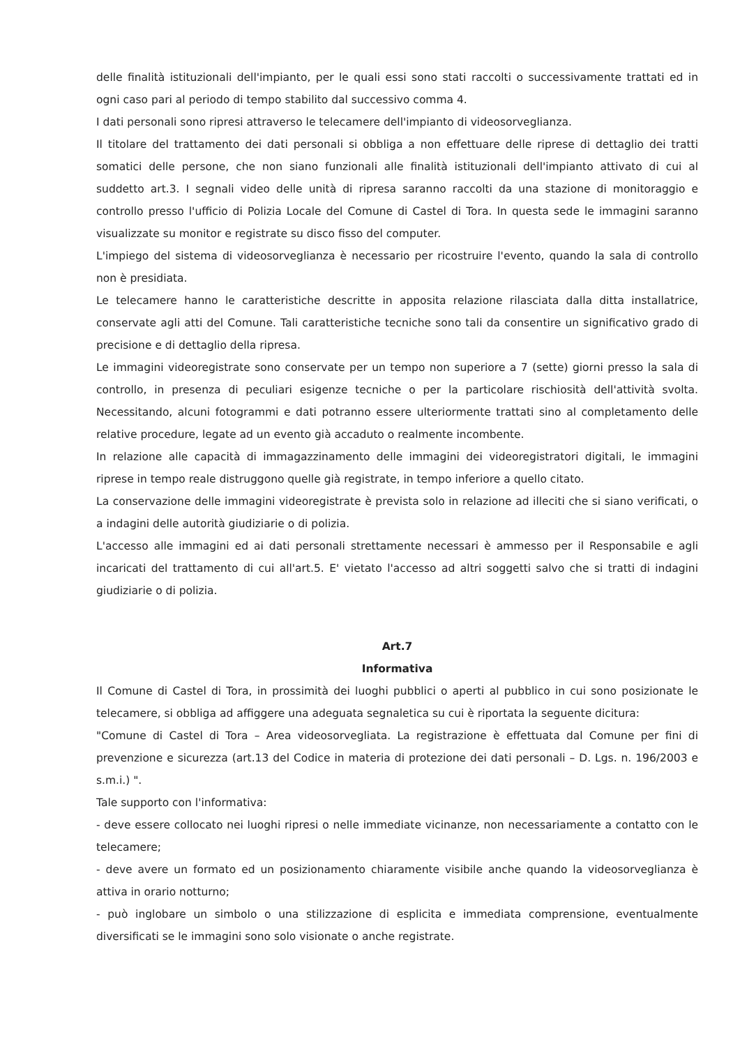delle finalità istituzionali dell'impianto, per le quali essi sono stati raccolti o successivamente trattati ed in ogni caso pari al periodo di tempo stabilito dal successivo comma 4.
I dati personali sono ripresi attraverso le telecamere dell'impianto di videosorveglianza.
Il titolare del trattamento dei dati personali si obbliga a non effettuare delle riprese di dettaglio dei tratti somatici delle persone, che non siano funzionali alle finalità istituzionali dell'impianto attivato di cui al suddetto art.3. I segnali video delle unità di ripresa saranno raccolti da una stazione di monitoraggio e controllo presso l'ufficio di Polizia Locale del Comune di Castel di Tora. In questa sede le immagini saranno visualizzate su monitor e registrate su disco fisso del computer.
L'impiego del sistema di videosorveglianza è necessario per ricostruire l'evento, quando la sala di controllo non è presidiata.
Le telecamere hanno le caratteristiche descritte in apposita relazione rilasciata dalla ditta installatrice, conservate agli atti del Comune. Tali caratteristiche tecniche sono tali da consentire un significativo grado di precisione e di dettaglio della ripresa.
Le immagini videoregistrate sono conservate per un tempo non superiore a 7 (sette) giorni presso la sala di controllo, in presenza di peculiari esigenze tecniche o per la particolare rischiosità dell'attività svolta. Necessitando, alcuni fotogrammi e dati potranno essere ulteriormente trattati sino al completamento delle relative procedure, legate ad un evento già accaduto o realmente incombente.
In relazione alle capacità di immagazzinamento delle immagini dei videoregistratori digitali, le immagini riprese in tempo reale distruggono quelle già registrate, in tempo inferiore a quello citato.
La conservazione delle immagini videoregistrate è prevista solo in relazione ad illeciti che si siano verificati, o a indagini delle autorità giudiziarie o di polizia.
L'accesso alle immagini ed ai dati personali strettamente necessari è ammesso per il Responsabile e agli incaricati del trattamento di cui all'art.5. E' vietato l'accesso ad altri soggetti salvo che si tratti di indagini giudiziarie o di polizia.
Art.7
Informativa
Il Comune di Castel di Tora, in prossimità dei luoghi pubblici o aperti al pubblico in cui sono posizionate le telecamere, si obbliga ad affiggere una adeguata segnaletica su cui è riportata la seguente dicitura:
"Comune di Castel di Tora – Area videosorvegliata. La registrazione è effettuata dal Comune per fini di prevenzione e sicurezza (art.13 del Codice in materia di protezione dei dati personali – D. Lgs. n. 196/2003 e s.m.i.) ".
Tale supporto con l'informativa:
- deve essere collocato nei luoghi ripresi o nelle immediate vicinanze, non necessariamente a contatto con le telecamere;
- deve avere un formato ed un posizionamento chiaramente visibile anche quando la videosorveglianza è attiva in orario notturno;
- può inglobare un simbolo o una stilizzazione di esplicita e immediata comprensione, eventualmente diversificati se le immagini sono solo visionate o anche registrate.